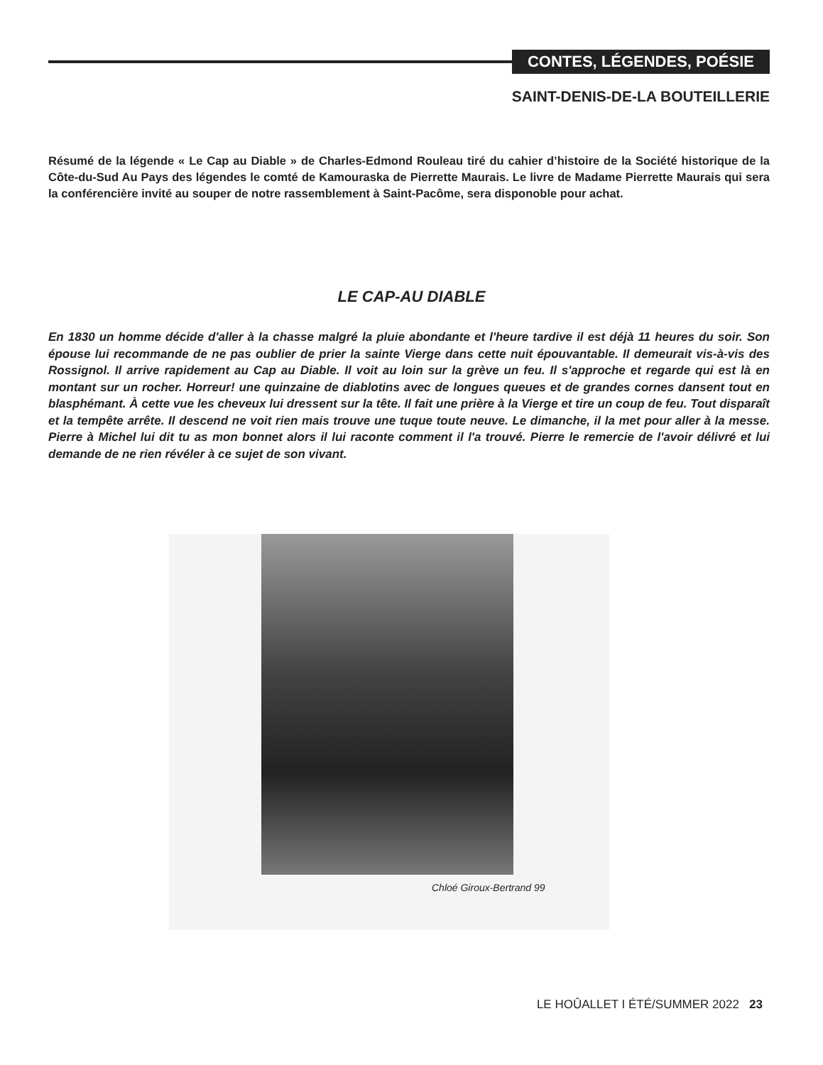CONTES, LÉGENDES, POÉSIE
SAINT-DENIS-DE-LA BOUTEILLERIE
Résumé de la légende « Le Cap au Diable » de Charles-Edmond Rouleau tiré du cahier d’histoire de la Société historique de la Côte-du-Sud Au Pays des légendes le comté de Kamouraska de Pierrette Maurais. Le livre de Madame Pierrette Maurais qui sera la conférencière invité au souper de notre rassemblement à Saint-Pacôme, sera disponoble pour achat.
LE CAP-AU DIABLE
En 1830 un homme décide d'aller à la chasse malgré la pluie abondante et l'heure tardive il est déjà 11 heures du soir. Son épouse lui recommande de ne pas oublier de prier la sainte Vierge dans cette nuit épouvantable. Il demeurait vis-à-vis des Rossignol. Il arrive rapidement au Cap au Diable. Il voit au loin sur la grève un feu. Il s'approche et regarde qui est là en montant sur un rocher. Horreur! une quinzaine de diablotins avec de longues queues et de grandes cornes dansent tout en blasphémant. À cette vue les cheveux lui dressent sur la tête. Il fait une prière à la Vierge et tire un coup de feu. Tout disparaît et la tempête arrête. Il descend ne voit rien mais trouve une tuque toute neuve. Le dimanche, il la met pour aller à la messe. Pierre à Michel lui dit tu as mon bonnet alors il lui raconte comment il l'a trouvé. Pierre le remercie de l'avoir délivré et lui demande de ne rien révéler à ce sujet de son vivant.
Chloé Giroux-Bertrand 99
LE HOÛALLET I ÉTÉ/SUMMER 2022 23